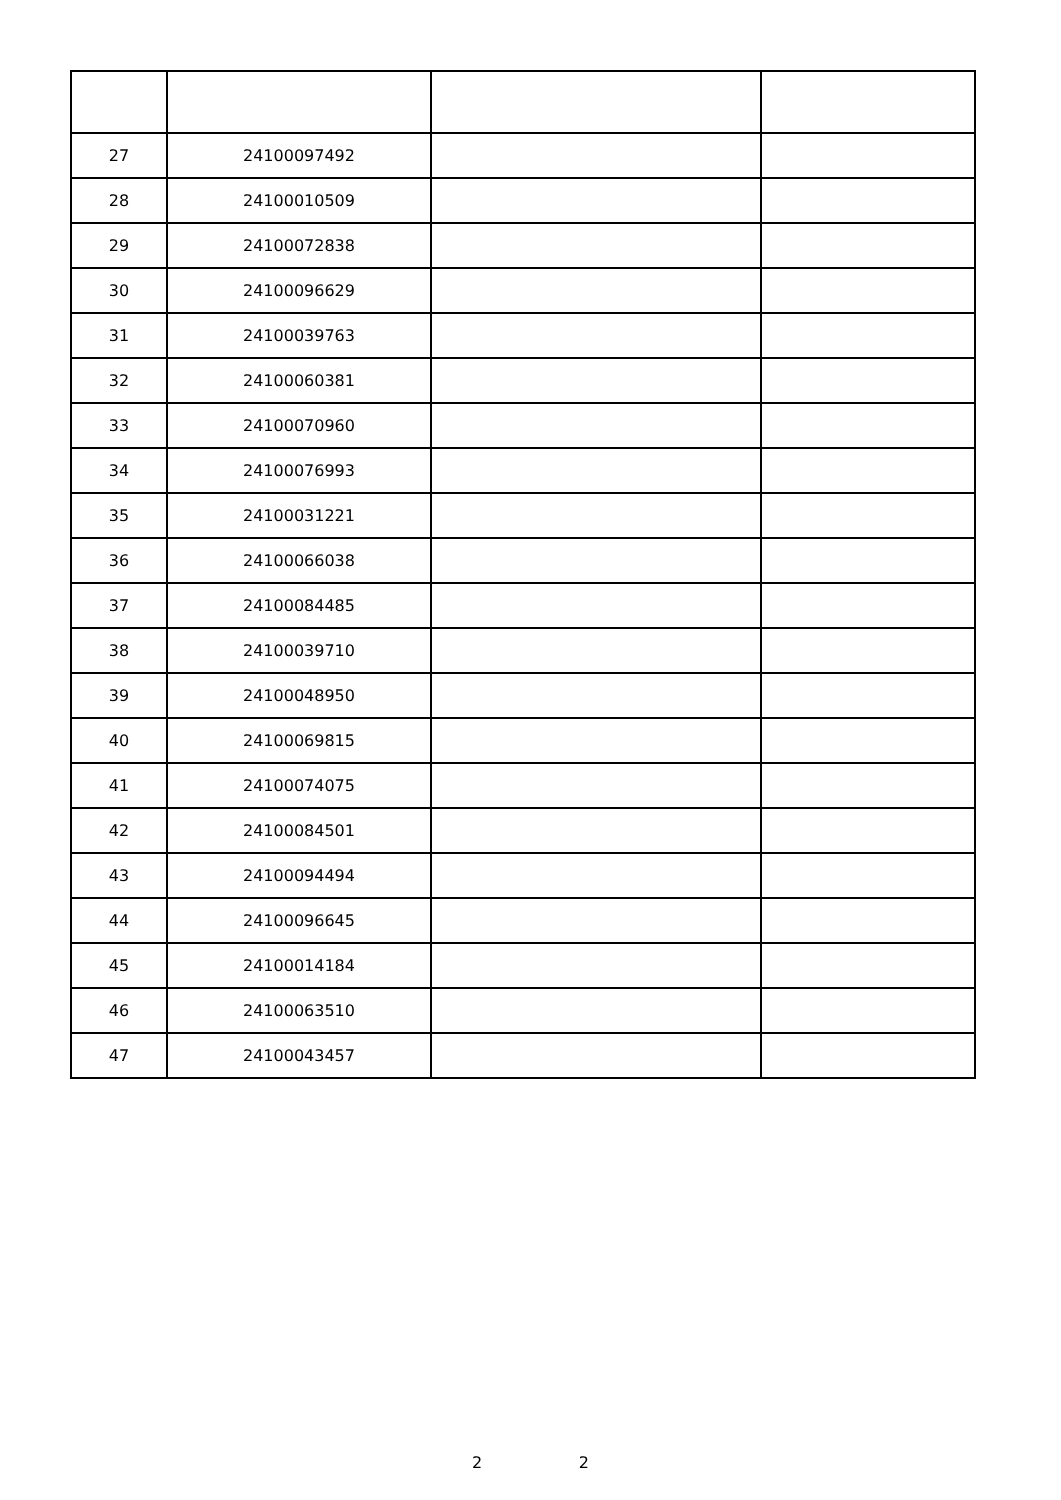| 27 | 24100097492 | | |
| 28 | 24100010509 | | |
| 29 | 24100072838 | | |
| 30 | 24100096629 | | |
| 31 | 24100039763 | | |
| 32 | 24100060381 | | |
| 33 | 24100070960 | | |
| 34 | 24100076993 | | |
| 35 | 24100031221 | | |
| 36 | 24100066038 | | |
| 37 | 24100084485 | | |
| 38 | 24100039710 | | |
| 39 | 24100048950 | | |
| 40 | 24100069815 | | |
| 41 | 24100074075 | | |
| 42 | 24100084501 | | |
| 43 | 24100094494 | | |
| 44 | 24100096645 | | |
| 45 | 24100014184 | | |
| 46 | 24100063510 | | |
| 47 | 24100043457 | | |
2 2